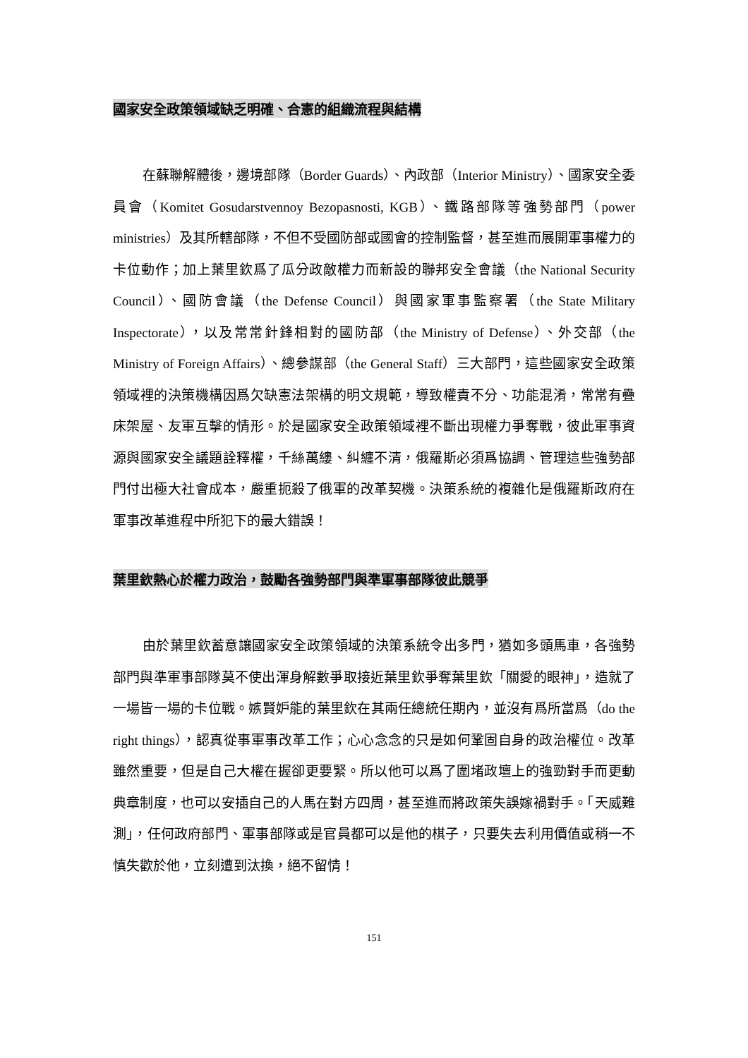國家安全政策領域缺乏明確、合憲的組織流程與結構
在蘇聯解體後，邊境部隊（Border Guards）、內政部（Interior Ministry）、國家安全委員會（Komitet Gosudarstvennoy Bezopasnosti, KGB）、鐵路部隊等強勢部門（power ministries）及其所轄部隊，不但不受國防部或國會的控制監督，甚至進而展開軍事權力的卡位動作；加上葉里欽爲了瓜分政敵權力而新設的聯邦安全會議（the National Security Council）、國防會議（the Defense Council）與國家軍事監察署（the State Military Inspectorate），以及常常針鋒相對的國防部（the Ministry of Defense）、外交部（the Ministry of Foreign Affairs）、總參謀部（the General Staff）三大部門，這些國家安全政策領域裡的決策機構因爲欠缺憲法架構的明文規範，導致權責不分、功能混淆，常常有疊床架屋、友軍互擊的情形。於是國家安全政策領域裡不斷出現權力爭奪戰，彼此軍事資源與國家安全議題詮釋權，千絲萬縷、糾纏不清，俄羅斯必須爲協調、管理這些強勢部門付出極大社會成本，嚴重扼殺了俄軍的改革契機。決策系統的複雜化是俄羅斯政府在軍事改革進程中所犯下的最大錯誤！
葉里欽熱心於權力政治，鼓勵各強勢部門與準軍事部隊彼此競爭
由於葉里欽蓄意讓國家安全政策領域的決策系統令出多門，猶如多頭馬車，各強勢部門與準軍事部隊莫不使出渾身解數爭取接近葉里欽爭奪葉里欽「關愛的眼神」，造就了一場皆一場的卡位戰。嫉賢妒能的葉里欽在其兩任總統任期內，並沒有爲所當爲（do the right things），認真從事軍事改革工作；心心念念的只是如何鞏固自身的政治權位。改革雖然重要，但是自己大權在握卻更要緊。所以他可以爲了圍堵政壇上的強勁對手而更動典章制度，也可以安插自己的人馬在對方四周，甚至進而將政策失誤嫁禍對手。「天威難測」，任何政府部門、軍事部隊或是官員都可以是他的棋子，只要失去利用價值或稍一不慎失歡於他，立刻遭到汰換，絕不留情！
151